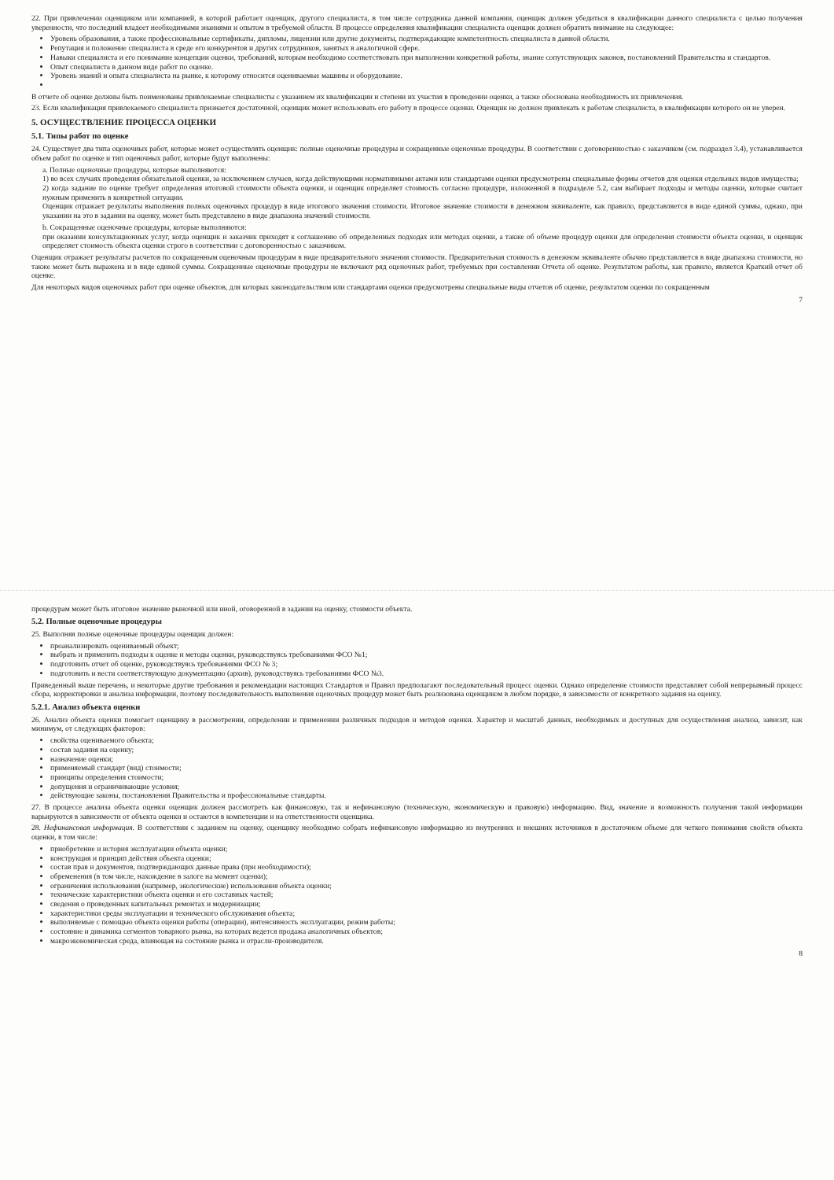22. При привлечении оценщиком или компанией, в которой работает оценщик, другого специалиста, в том числе сотрудника данной компании, оценщик должен убедиться в квалификации данного специалиста с целью получения уверенности, что последний владеет необходимыми знаниями и опытом в требуемой области. В процессе определения квалификации специалиста оценщик должен обратить внимание на следующее:
Уровень образования, а также профессиональные сертификаты, дипломы, лицензии или другие документы, подтверждающие компетентность специалиста в данной области.
Репутация и положение специалиста в среде его конкурентов и других сотрудников, занятых в аналогичной сфере.
Навыки специалиста и его понимание концепции оценки, требований, которым необходимо соответствовать при выполнении конкретной работы, знание сопутствующих законов, постановлений Правительства и стандартов.
Опыт специалиста в данном виде работ по оценке.
Уровень знаний и опыта специалиста на рынке, к которому относится оцениваемые машины и оборудование.
В отчете об оценке должны быть поименованы привлекаемые специалисты с указанием их квалификации и степени их участия в проведении оценки, а также обоснована необходимость их привлечения.
23. Если квалификация привлекаемого специалиста признается достаточной, оценщик может использовать его работу в процессе оценки. Оценщик не должен привлекать к работам специалиста, в квалификации которого он не уверен.
5. ОСУЩЕСТВЛЕНИЕ ПРОЦЕССА ОЦЕНКИ
5.1. Типы работ по оценке
24. Существует два типа оценочных работ, которые может осуществлять оценщик: полные оценочные процедуры и сокращенные оценочные процедуры. В соответствии с договоренностью с заказчиком (см. подраздел 3.4), устанавливается объем работ по оценке и тип оценочных работ, которые будут выполнены:
a. Полные оценочные процедуры, которые выполняются:
1) во всех случаях проведения обязательной оценки, за исключением случаев, когда действующими нормативными актами или стандартами оценки предусмотрены специальные формы отчетов для оценки отдельных видов имущества;
2) когда задание по оценке требует определения итоговой стоимости объекта оценки, и оценщик определяет стоимость согласно процедуре, изложенной в подразделе 5.2, сам выбирает подходы и методы оценки, которые считает нужным применить в конкретной ситуации.
Оценщик отражает результаты выполнения полных оценочных процедур в виде итогового значения стоимости. Итоговое значение стоимости в денежном эквиваленте, как правило, представляется в виде единой суммы, однако, при указании на это в задании на оценку, может быть представлено в виде диапазона значений стоимости.
b. Сокращенные оценочные процедуры, которые выполняются:
при оказании консультационных услуг, когда оценщик и заказчик приходят к соглашению об определенных подходах или методах оценки, а также об объеме процедур оценки для определения стоимости объекта оценки, и оценщик определяет стоимость объекта оценки строго в соответствии с договоренностью с заказчиком.
Оценщик отражает результаты расчетов по сокращенным оценочным процедурам в виде предварительного значения стоимости. Предварительная стоимость в денежном эквиваленте обычно представляется в виде диапазона стоимости, но также может быть выражена и в виде единой суммы. Сокращенные оценочные процедуры не включают ряд оценочных работ, требуемых при составлении Отчета об оценке. Результатом работы, как правило, является Краткий отчет об оценке.
Для некоторых видов оценочных работ при оценке объектов, для которых законодательством или стандартами оценки предусмотрены специальные виды отчетов об оценке, результатом оценки по сокращенным
7
процедурам может быть итоговое значение рыночной или иной, оговоренной в задании на оценку, стоимости объекта.
5.2. Полные оценочные процедуры
25. Выполняя полные оценочные процедуры оценщик должен:
проанализировать оцениваемый объект;
выбрать и применить подходы к оценке и методы оценки, руководствуясь требованиями ФСО №1;
подготовить отчет об оценке, руководствуясь требованиями ФСО № 3;
подготовить и вести соответствующую документацию (архив), руководствуясь требованиями ФСО №3.
Приведенный выше перечень, и некоторые другие требования и рекомендации настоящих Стандартов и Правил предполагают последовательный процесс оценки. Однако определение стоимости представляет собой непрерывный процесс сбора, корректировки и анализа информации, поэтому последовательность выполнения оценочных процедур может быть реализована оценщиком в любом порядке, в зависимости от конкретного задания на оценку.
5.2.1. Анализ объекта оценки
26. Анализ объекта оценки помогает оценщику в рассмотрении, определении и применении различных подходов и методов оценки. Характер и масштаб данных, необходимых и доступных для осуществления анализа, зависит, как минимум, от следующих факторов:
свойства оцениваемого объекта;
состав задания на оценку;
назначение оценки;
применяемый стандарт (вид) стоимости;
принципы определения стоимости;
допущения и ограничивающие условия;
действующие законы, постановления Правительства и профессиональные стандарты.
27. В процессе анализа объекта оценки оценщик должен рассмотреть как финансовую, так и нефинансовую (техническую, экономическую и правовую) информацию. Вид, значение и возможность получения такой информации варьируются в зависимости от объекта оценки и остаются в компетенции и на ответственности оценщика.
28. Нефинансовая информация. В соответствии с заданием на оценку, оценщику необходимо собрать нефинансовую информацию из внутренних и внешних источников в достаточном объеме для четкого понимания свойств объекта оценки, в том числе:
приобретение и история эксплуатации объекта оценки;
конструкция и принцип действия объекта оценки;
состав прав и документов, подтверждающих данные права (при необходимости);
обременения (в том числе, нахождение в залоге на момент оценки);
ограничения использования (например, экологические) использования объекта оценки;
технические характеристики объекта оценки и его составных частей;
сведения о проведенных капитальных ремонтах и модернизации;
характеристики среды эксплуатации и технического обслуживания объекта;
выполняемые с помощью объекта оценки работы (операции), интенсивность эксплуатации, режим работы;
состояние и динамика сегментов товарного рынка, на которых ведется продажа аналогичных объектов;
макроэкономическая среда, влияющая на состояние рынка и отрасли-производителя.
8